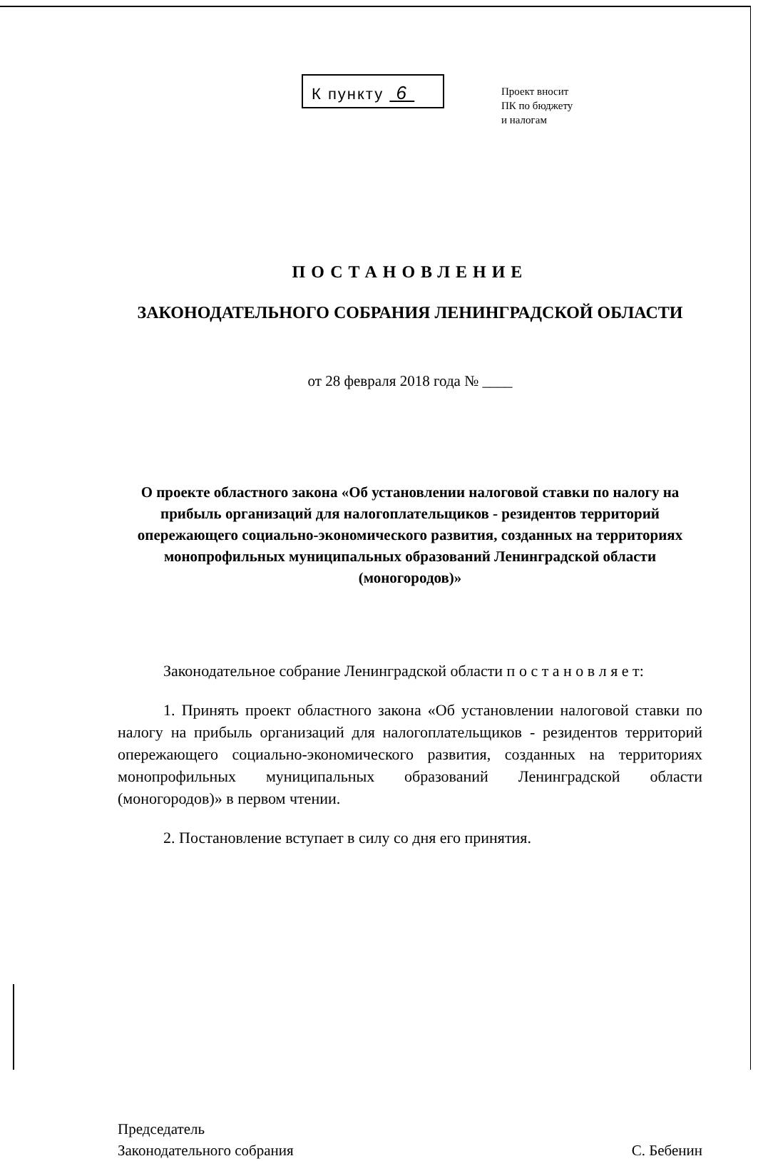К пункту 6
Проект вносит
ПК по бюджету
и налогам
ПОСТАНОВЛЕНИЕ
ЗАКОНОДАТЕЛЬНОГО СОБРАНИЯ ЛЕНИНГРАДСКОЙ ОБЛАСТИ
от 28 февраля 2018 года № ____
О проекте областного закона «Об установлении налоговой ставки по налогу на прибыль организаций для налогоплательщиков - резидентов территорий опережающего социально-экономического развития, созданных на территориях монопрофильных муниципальных образований Ленинградской области (моногородов)»
Законодательное собрание Ленинградской области п о с т а н о в л я е т:
1. Принять проект областного закона «Об установлении налоговой ставки по налогу на прибыль организаций для налогоплательщиков - резидентов территорий опережающего социально-экономического развития, созданных на территориях монопрофильных муниципальных образований Ленинградской области (моногородов)» в первом чтении.
2. Постановление вступает в силу со дня его принятия.
Председатель
Законодательного собрания
С. Бебенин